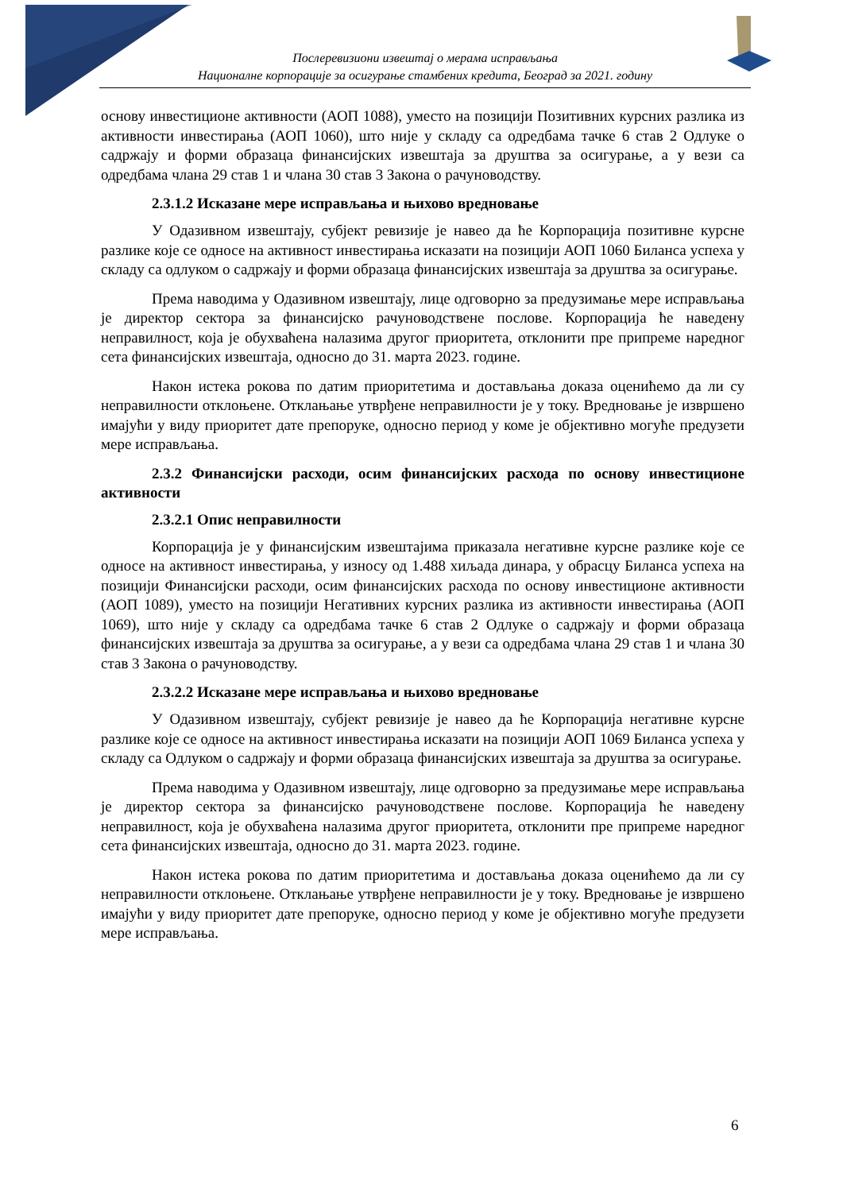Послеревизиони извештај о мерама исправљања
Националне корпорације за осигурање стамбених кредита, Београд за 2021. годину
основу инвестиционе активности (АОП 1088), уместо на позицији Позитивних курсних разлика из активности инвестирања (АОП 1060), што није у складу са одредбама тачке 6 став 2 Одлуке о садржају и форми образаца финансијских извештаја за друштва за осигурање, а у вези са одредбама члана 29 став 1 и члана 30 став 3 Закона о рачуноводству.
2.3.1.2 Исказане мере исправљања и њихово вредновање
У Одазивном извештају, субјект ревизије је навео да ће Корпорација позитивне курсне разлике које се односе на активност инвестирања исказати на позицији АОП 1060 Биланса успеха у складу са одлуком о садржају и форми образаца финансијских извештаја за друштва за осигурање.
Према наводима у Одазивном извештају, лице одговорно за предузимање мере исправљања је директор сектора за финансијско рачуноводствене послове. Корпорација ће наведену неправилност, која је обухваћена налазима другог приоритета, отклонити пре припреме наредног сета финансијских извештаја, односно до 31. марта 2023. године.
Након истека рокова по датим приоритетима и достављања доказа оценићемо да ли су неправилности отклоњене. Отклањање утврђене неправилности је у току. Вредновање је извршено имајући у виду приоритет дате препоруке, односно период у коме је објективно могуће предузети мере исправљања.
2.3.2 Финансијски расходи, осим финансијских расхода по основу инвестиционе активности
2.3.2.1 Опис неправилности
Корпорација је у финансијским извештајима приказала негативне курсне разлике које се односе на активност инвестирања, у износу од 1.488 хиљада динара, у обрасцу Биланса успеха на позицији Финансијски расходи, осим финансијских расхода по основу инвестиционе активности (АОП 1089), уместо на позицији Негативних курсних разлика из активности инвестирања (АОП 1069), што није у складу са одредбама тачке 6 став 2 Одлуке о садржају и форми образаца финансијских извештаја за друштва за осигурање, а у вези са одредбама члана 29 став 1 и члана 30 став 3 Закона о рачуноводству.
2.3.2.2 Исказане мере исправљања и њихово вредновање
У Одазивном извештају, субјект ревизије је навео да ће Корпорација негативне курсне разлике које се односе на активност инвестирања исказати на позицији АОП 1069 Биланса успеха у складу са Одлуком о садржају и форми образаца финансијских извештаја за друштва за осигурање.
Према наводима у Одазивном извештају, лице одговорно за предузимање мере исправљања је директор сектора за финансијско рачуноводствене послове. Корпорација ће наведену неправилност, која је обухваћена налазима другог приоритета, отклонити пре припреме наредног сета финансијских извештаја, односно до 31. марта 2023. године.
Након истека рокова по датим приоритетима и достављања доказа оценићемо да ли су неправилности отклоњене. Отклањање утврђене неправилности је у току. Вредновање је извршено имајући у виду приоритет дате препоруке, односно период у коме је објективно могуће предузети мере исправљања.
6